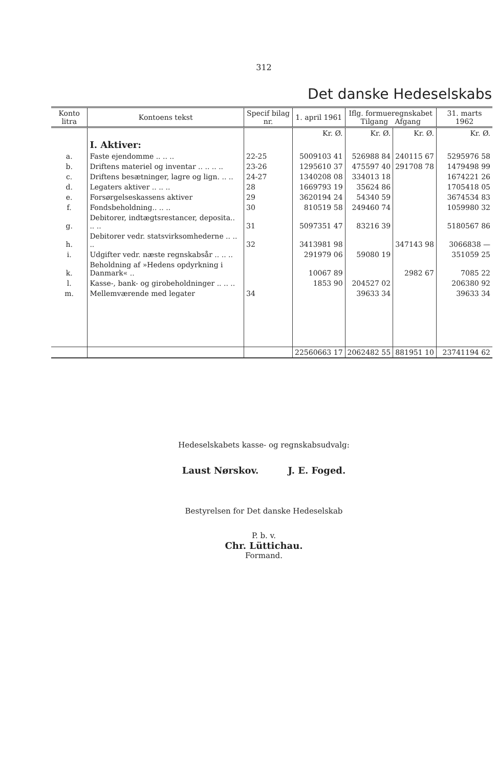312
Det danske Hedeselskabs
| Konto litra | Kontoens tekst | Specif bilag nr. | 1. april 1961 | Iflg. formueregnskabet Tilgang Afgang | | 31. marts 1962 |
| --- | --- | --- | --- | --- | --- | --- |
| | | | Kr. Ø. | Kr. Ø. | Kr. Ø. | Kr. Ø. |
| | I. Aktiver: | | | | | |
| a. | Faste ejendomme .. .. .. | 22-25 | 5009103 41 | 526988 84 | 240115 67 | 5295976 58 |
| b. | Driftens materiel og inventar .. .. .. .. | 23-26 | 1295610 37 | 475597 40 | 291708 78 | 1479498 99 |
| c. | Driftens besætninger, lagre og lign. .. .. | 24-27 | 1340208 08 | 334013 18 | | 1674221 26 |
| d. | Legaters aktiver .. .. .. | 28 | 1669793 19 | 35624 86 | | 1705418 05 |
| e. | Forsørgelseskassens aktiver | 29 | 3620194 24 | 54340 59 | | 3674534 83 |
| f. | Fondsbeholdning.. .. .. | 30 | 810519 58 | 249460 74 | | 1059980 32 |
| g. | Debitorer, indtægtsrestancer, deposita.. .. .. | 31 | 5097351 47 | 83216 39 | | 5180567 86 |
| h. | Debitorer vedr. statsvirksomhederne .. .. .. | 32 | 3413981 98 | | 347143 98 | 3066838 — |
| i. | Udgifter vedr. næste regnskabsår .. .. .. | | 291979 06 | 59080 19 | | 351059 25 |
| k. | Beholdning af »Hedens opdyrkning i Danmark« .. | | 10067 89 | | 2982 67 | 7085 22 |
| l. | Kasse-, bank- og girobeholdninger .. .. .. | | 1853 90 | 204527 02 | | 206380 92 |
| m. | Mellemværende med legater | 34 | | 39633 34 | | 39633 34 |
| | | | 22560663 17 | 2062482 55 | 881951 10 | 23741194 62 |
Hedeselskabets kasse- og regnskabsudvalg:
Laust Nørskov. J. E. Foged.
Bestyrelsen for Det danske Hedeselskab
P. b. v.
Chr. Lüttichau.
Formand.